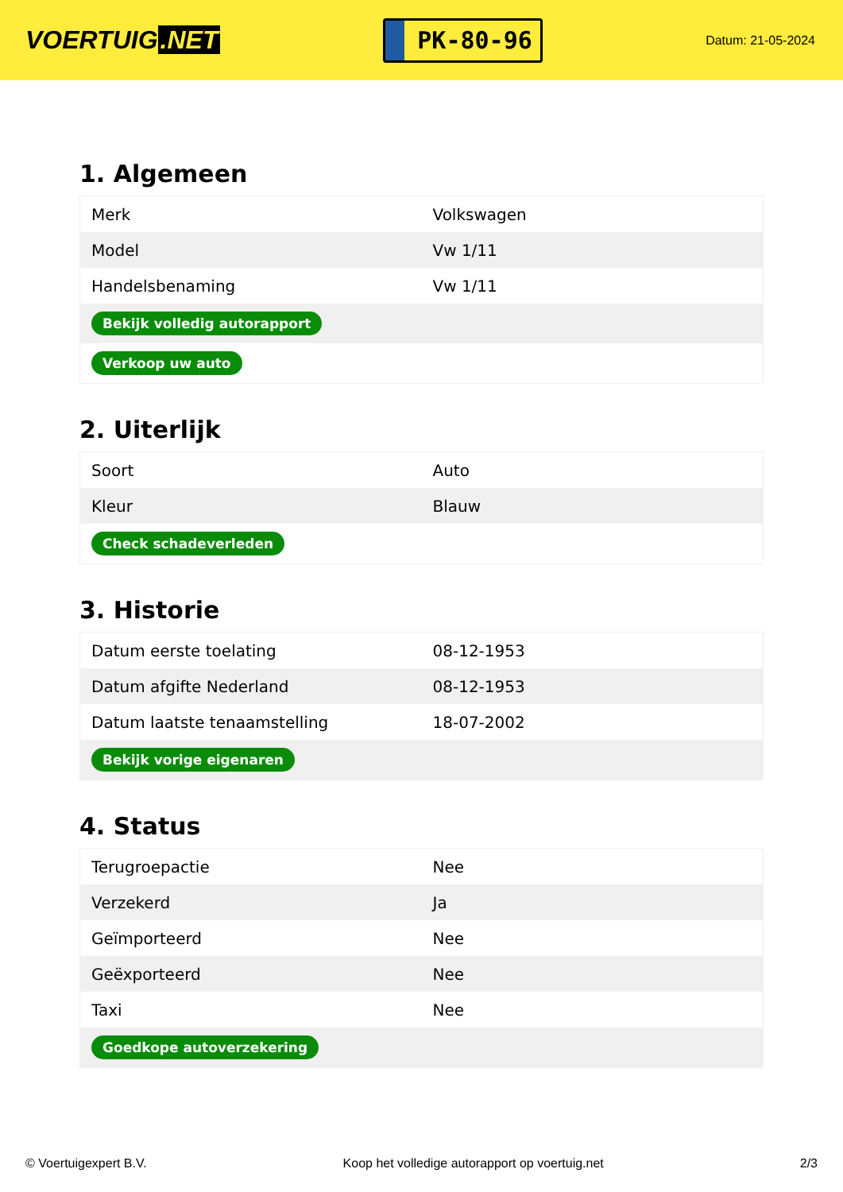VOERTUIG.NET
PK-80-96
Datum: 21-05-2024
1. Algemeen
| Merk | Volkswagen |
| Model | Vw 1/11 |
| Handelsbenaming | Vw 1/11 |
| Bekijk volledig autorapport | |
| Verkoop uw auto | |
2. Uiterlijk
| Soort | Auto |
| Kleur | Blauw |
| Check schadeverleden | |
3. Historie
| Datum eerste toelating | 08-12-1953 |
| Datum afgifte Nederland | 08-12-1953 |
| Datum laatste tenaamstelling | 18-07-2002 |
| Bekijk vorige eigenaren | |
4. Status
| Terugroepactie | Nee |
| Verzekerd | Ja |
| Geïmporteerd | Nee |
| Geëxporteerd | Nee |
| Taxi | Nee |
| Goedkope autoverzekering | |
© Voertuigexpert B.V. Koop het volledige autorapport op voertuig.net 2/3